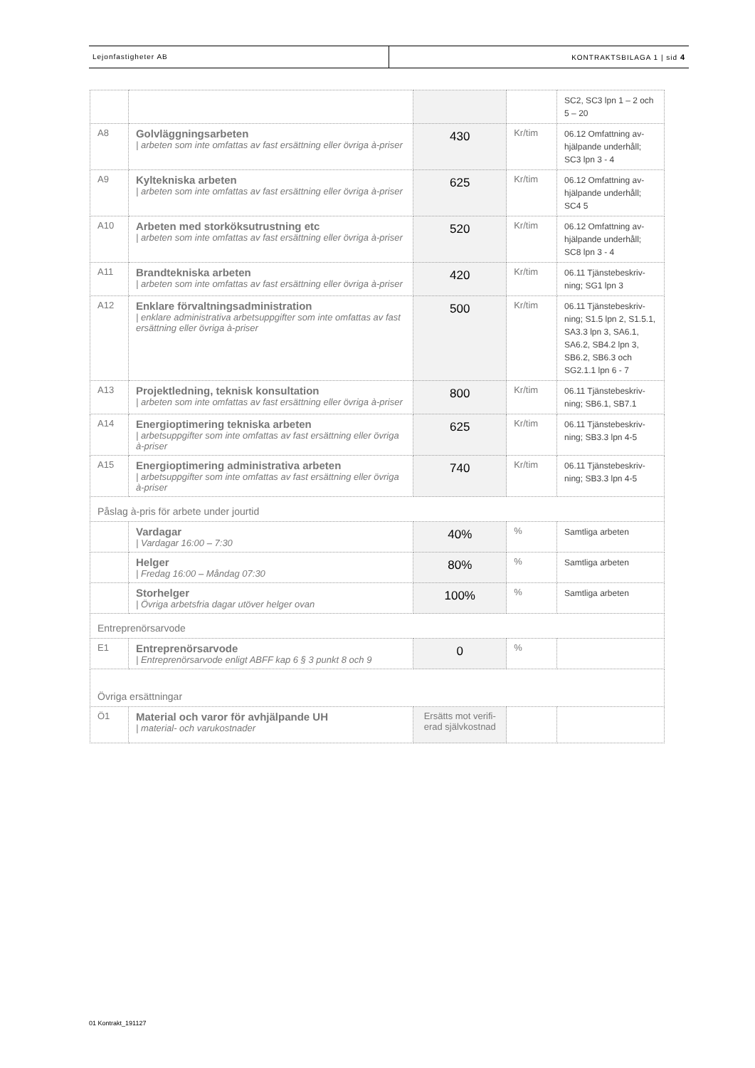Lejonfastigheter AB KONTRAKTSBILAGA 1 | sid 4
| | | | | SC2, SC3 lpn 1 – 2 och 5 – 20 |
| A8 | Golvläggningsarbeten / arbeten som inte omfattas av fast ersättning eller övriga à-priser | 430 | Kr/tim | 06.12 Omfattning av-hjälpande underhåll; SC3 lpn 3 - 4 |
| A9 | Kyltekniska arbeten / arbeten som inte omfattas av fast ersättning eller övriga à-priser | 625 | Kr/tim | 06.12 Omfattning av-hjälpande underhåll; SC4 5 |
| A10 | Arbeten med storköksutrustning etc / arbeten som inte omfattas av fast ersättning eller övriga à-priser | 520 | Kr/tim | 06.12 Omfattning av-hjälpande underhåll; SC8 lpn 3 - 4 |
| A11 | Brandtekniska arbeten / arbeten som inte omfattas av fast ersättning eller övriga à-priser | 420 | Kr/tim | 06.11 Tjänstebeskriv-ning; SG1 lpn 3 |
| A12 | Enklare förvaltningsadministration / enklare administrativa arbetsuppgifter som inte omfattas av fast ersättning eller övriga à-priser | 500 | Kr/tim | 06.11 Tjänstebeskriv-ning; S1.5 lpn 2, S1.5.1, SA3.3 lpn 3, SA6.1, SA6.2, SB4.2 lpn 3, SB6.2, SB6.3 och SG2.1.1 lpn 6 - 7 |
| A13 | Projektledning, teknisk konsultation / arbeten som inte omfattas av fast ersättning eller övriga à-priser | 800 | Kr/tim | 06.11 Tjänstebeskriv-ning; SB6.1, SB7.1 |
| A14 | Energioptimering tekniska arbeten / arbetsuppgifter som inte omfattas av fast ersättning eller övriga à-priser | 625 | Kr/tim | 06.11 Tjänstebeskriv-ning; SB3.3 lpn 4-5 |
| A15 | Energioptimering administrativa arbeten / arbetsuppgifter som inte omfattas av fast ersättning eller övriga à-priser | 740 | Kr/tim | 06.11 Tjänstebeskriv-ning; SB3.3 lpn 4-5 |
| Påslag à-pris för arbete under jourtid | | | | |
| | Vardagar / Vardagar 16:00 – 7:30 | 40% | % | Samtliga arbeten |
| | Helger / Fredag 16:00 – Måndag 07:30 | 80% | % | Samtliga arbeten |
| | Storhelger / Övriga arbetsfria dagar utöver helger ovan | 100% | % | Samtliga arbeten |
| Entreprenörsarvode | | | | |
| E1 | Entreprenörsarvode / Entreprenörsarvode enligt ABFF kap 6 § 3 punkt 8 och 9 | 0 | % | |
| Övriga ersättningar | | | | |
| Ö1 | Material och varor för avhjälpande UH / material- och varukostnader | Ersätts mot verifi-erad självkostnad | | |
01 Kontrakt_191127